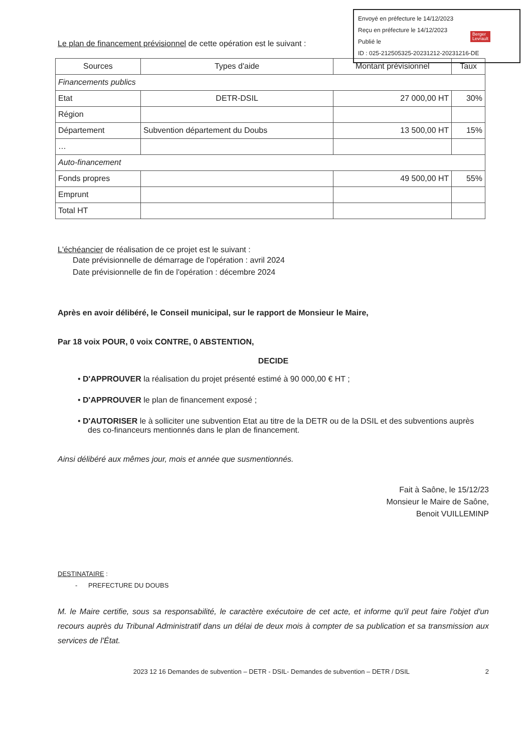Envoyé en préfecture le 14/12/2023
Reçu en préfecture le 14/12/2023
Publié le
ID : 025-212505325-20231212-20231216-DE
Berger
Levrault
Le plan de financement prévisionnel de cette opération est le suivant :
| Sources | Types d'aide | Montant prévisionnel | Taux |
| --- | --- | --- | --- |
| Financements publics | | | |
| Etat | DETR-DSIL | 27 000,00 HT | 30% |
| Région | | | |
| Département | Subvention département du Doubs | 13 500,00 HT | 15% |
| … | | | |
| Auto-financement | | | |
| Fonds propres | | 49 500,00 HT | 55% |
| Emprunt | | | |
| Total HT | | | |
L'échéancier de réalisation de ce projet est le suivant :
Date prévisionnelle de démarrage de l'opération : avril 2024
Date prévisionnelle de fin de l'opération : décembre 2024
Après en avoir délibéré, le Conseil municipal, sur le rapport de Monsieur le Maire,
Par 18 voix POUR, 0 voix CONTRE, 0 ABSTENTION,
DECIDE
• D'APPROUVER la réalisation du projet présenté estimé à 90 000,00 € HT ;
• D'APPROUVER le plan de financement exposé ;
• D'AUTORISER le à solliciter une subvention Etat au titre de la DETR ou de la DSIL et des subventions auprès des co-financeurs mentionnés dans le plan de financement.
Ainsi délibéré aux mêmes jour, mois et année que susmentionnés.
Fait à Saône, le 15/12/23
Monsieur le Maire de Saône,
Benoit VUILLEMINP
DESTINATAIRE :
- PREFECTURE DU DOUBS
M. le Maire certifie, sous sa responsabilité, le caractère exécutoire de cet acte, et informe qu'il peut faire l'objet d'un recours auprès du Tribunal Administratif dans un délai de deux mois à compter de sa publication et sa transmission aux services de l'État.
2023 12 16 Demandes de subvention – DETR - DSIL- Demandes de subvention – DETR / DSIL 2